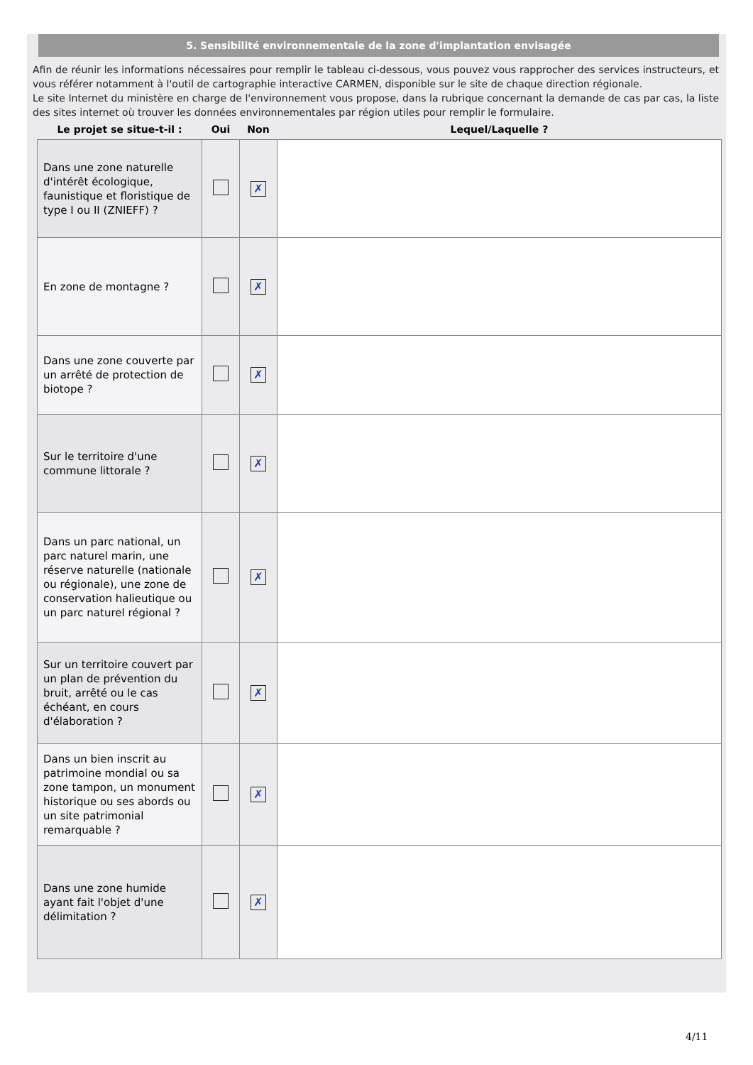5. Sensibilité environnementale de la zone d'implantation envisagée
Afin de réunir les informations nécessaires pour remplir le tableau ci-dessous, vous pouvez vous rapprocher des services instructeurs, et vous référer notamment à l'outil de cartographie interactive CARMEN, disponible sur le site de chaque direction régionale.
Le site Internet du ministère en charge de l'environnement vous propose, dans la rubrique concernant la demande de cas par cas, la liste des sites internet où trouver les données environnementales par région utiles pour remplir le formulaire.
| Le projet se situe-t-il : | Oui | Non | Lequel/Laquelle ? |
| --- | --- | --- | --- |
| Dans une zone naturelle d'intérêt écologique, faunistique et floristique de type I ou II (ZNIEFF) ? | | ✗ | |
| En zone de montagne ? | | ✗ | |
| Dans une zone couverte par un arrêté de protection de biotope ? | | ✗ | |
| Sur le territoire d'une commune littorale ? | | ✗ | |
| Dans un parc national, un parc naturel marin, une réserve naturelle (nationale ou régionale), une zone de conservation halieutique ou un parc naturel régional ? | | ✗ | |
| Sur un territoire couvert par un plan de prévention du bruit, arrêté ou le cas échéant, en cours d'élaboration ? | | ✗ | |
| Dans un bien inscrit au patrimoine mondial ou sa zone tampon, un monument historique ou ses abords ou un site patrimonial remarquable ? | | ✗ | |
| Dans une zone humide ayant fait l'objet d'une délimitation ? | | ✗ | |
4/11